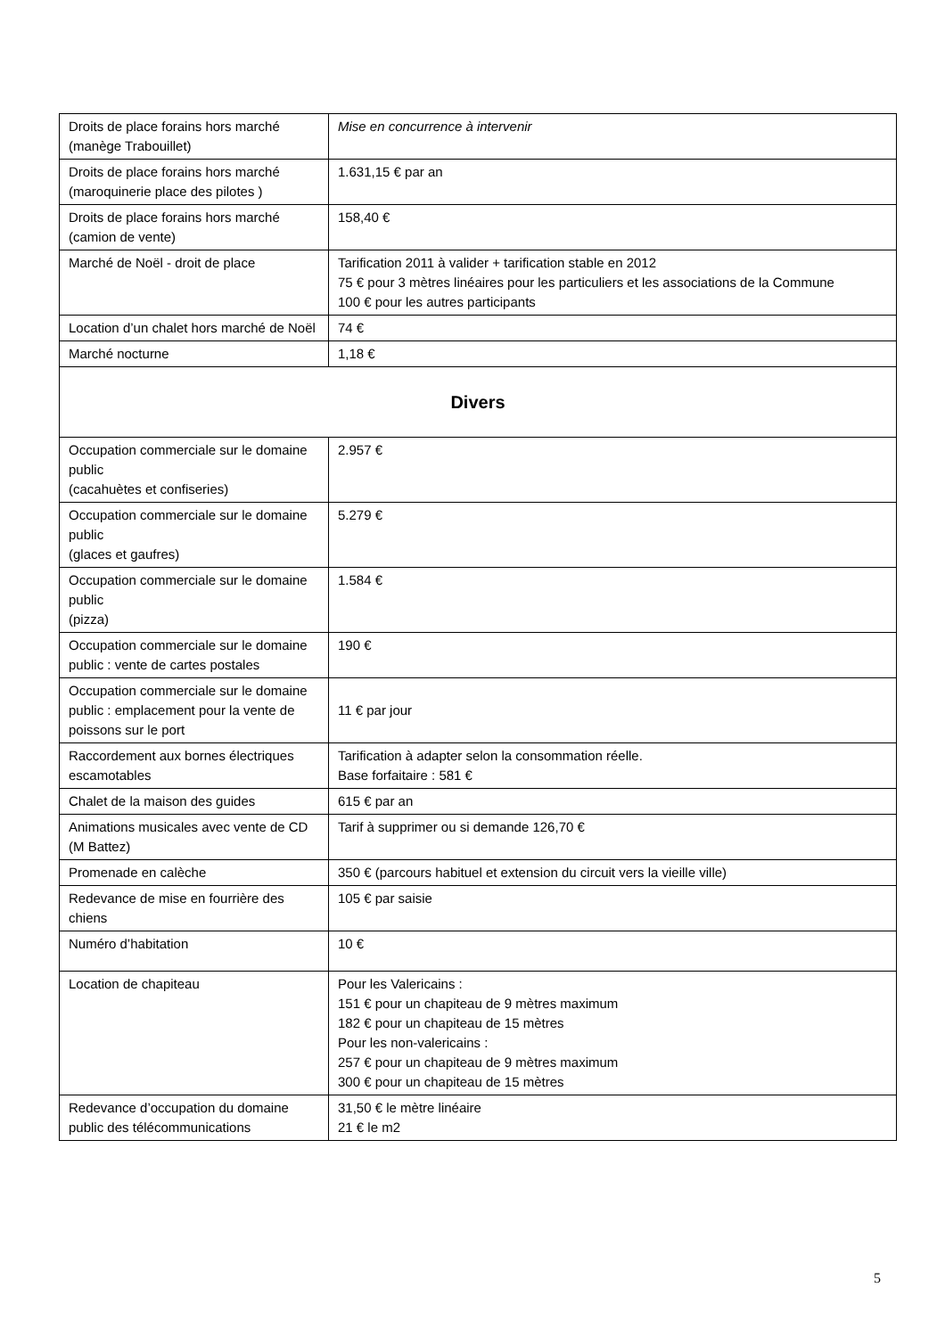| Droits de place forains hors marché (manège Trabouillet) | Mise en concurrence à intervenir |
| Droits de place forains hors marché (maroquinerie place des pilotes ) | 1.631,15 € par an |
| Droits de place forains hors marché (camion de vente) | 158,40 € |
| Marché de Noël - droit de place | Tarification 2011 à valider + tarification stable en 2012 75 € pour 3 mètres linéaires pour les particuliers et les associations de la Commune 100 € pour les autres participants |
| Location d’un chalet hors marché de Noël | 74 € |
| Marché nocturne | 1,18 € |
| Divers | |
| Occupation commerciale sur le domaine public (cacahuètes et confiseries) | 2.957 € |
| Occupation commerciale sur le domaine public (glaces et gaufres) | 5.279 € |
| Occupation commerciale sur le domaine public (pizza) | 1.584 € |
| Occupation commerciale sur le domaine public : vente de cartes postales | 190 € |
| Occupation commerciale sur le domaine public : emplacement pour la vente de poissons sur le port | 11 € par jour |
| Raccordement aux bornes électriques escamotables | Tarification à adapter selon la consommation réelle. Base forfaitaire : 581 € |
| Chalet de la maison des guides | 615 € par an |
| Animations musicales avec vente de CD (M Battez) | Tarif à supprimer ou si demande 126,70 € |
| Promenade en calèche | 350 € (parcours habituel et extension du circuit vers la vieille ville) |
| Redevance de mise en fourrière des chiens | 105 € par saisie |
| Numéro d’habitation | 10 € |
| Location de chapiteau | Pour les Valericains : 151 € pour un chapiteau de 9 mètres maximum 182 € pour un chapiteau de 15 mètres Pour les non-valericains : 257 € pour un chapiteau de 9 mètres maximum 300 € pour un chapiteau de 15 mètres |
| Redevance d’occupation du domaine public des télécommunications | 31,50 € le mètre linéaire 21 € le m2 |
5